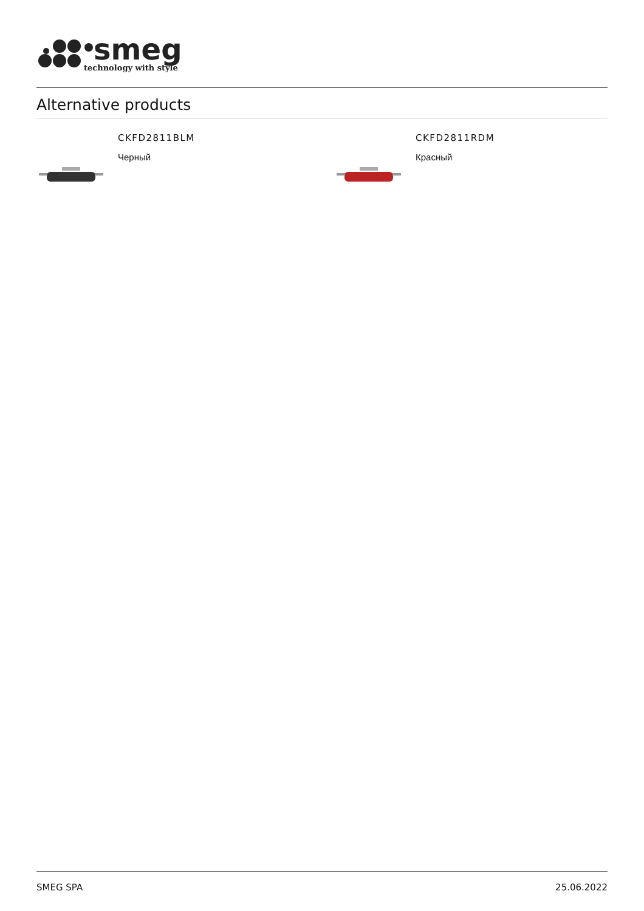smeg
technology with style
Alternative products
CKFD2811BLM
Черный
CKFD2811RDM
Красный
SMEG SPA 25.06.2022